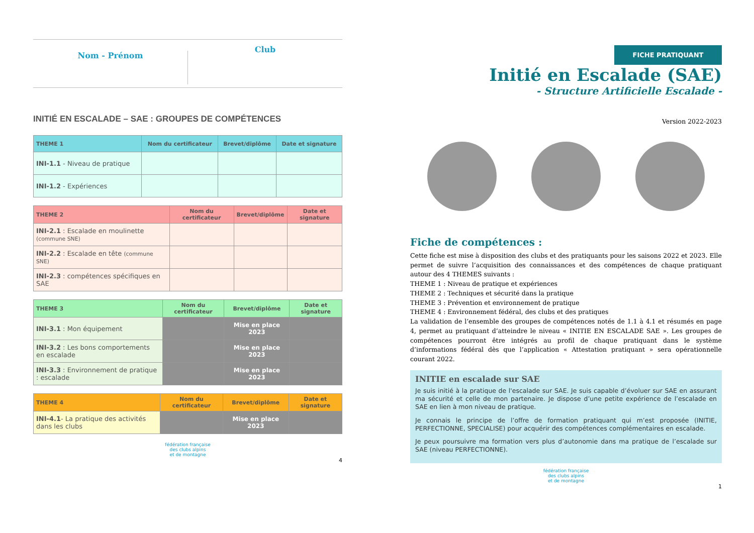Nom - Prénom
Club
INITIÉ EN ESCALADE – SAE : GROUPES DE COMPÉTENCES
| THEME 1 | Nom du certificateur | Brevet/diplôme | Date et signature |
| --- | --- | --- | --- |
| INI-1.1 - Niveau de pratique | | | |
| INI-1.2 - Expériences | | | |
| THEME 2 | Nom du certificateur | Brevet/diplôme | Date et signature |
| --- | --- | --- | --- |
| INI-2.1 : Escalade en moulinette (commune SNE) | | | |
| INI-2.2 : Escalade en tête (commune SNE) | | | |
| INI-2.3 : compétences spécifiques en SAE | | | |
| THEME 3 | Nom du certificateur | Brevet/diplôme | Date et signature |
| --- | --- | --- | --- |
| INI-3.1 : Mon équipement | | Mise en place 2023 | |
| INI-3.2 : Les bons comportements en escalade | | Mise en place 2023 | |
| INI-3.3 : Environnement de pratique : escalade | | Mise en place 2023 | |
| THEME 4 | Nom du certificateur | Brevet/diplôme | Date et signature |
| --- | --- | --- | --- |
| INI-4.1 - La pratique des activités dans les clubs | | Mise en place 2023 | |
fédération française
des clubs alpins
et de montagne
4
FICHE PRATIQUANT
Initié en Escalade (SAE)
- Structure Artificielle Escalade -
Version 2022-2023
Fiche de compétences :
Cette fiche est mise à disposition des clubs et des pratiquants pour les saisons 2022 et 2023. Elle permet de suivre l’acquisition des connaissances et des compétences de chaque pratiquant autour des 4 THEMES suivants :
THEME 1 : Niveau de pratique et expériences
THEME 2 : Techniques et sécurité dans la pratique
THEME 3 : Prévention et environnement de pratique
THEME 4 : Environnement fédéral, des clubs et des pratiques
La validation de l’ensemble des groupes de compétences notés de 1.1 à 4.1 et résumés en page 4, permet au pratiquant d’atteindre le niveau « INITIE EN ESCALADE SAE ». Les groupes de compétences pourront être intégrés au profil de chaque pratiquant dans le système d’informations fédéral dès que l’application « Attestation pratiquant » sera opérationnelle courant 2022.
INITIE en escalade sur SAE
Je suis initié à la pratique de l'escalade sur SAE. Je suis capable d’évoluer sur SAE en assurant ma sécurité et celle de mon partenaire. Je dispose d’une petite expérience de l’escalade en SAE en lien à mon niveau de pratique.
Je connais le principe de l’offre de formation pratiquant qui m’est proposée (INITIE, PERFECTIONNE, SPECIALISE) pour acquérir des compétences complémentaires en escalade.
Je peux poursuivre ma formation vers plus d’autonomie dans ma pratique de l’escalade sur SAE (niveau PERFECTIONNE).
fédération française
des clubs alpins
et de montagne
1